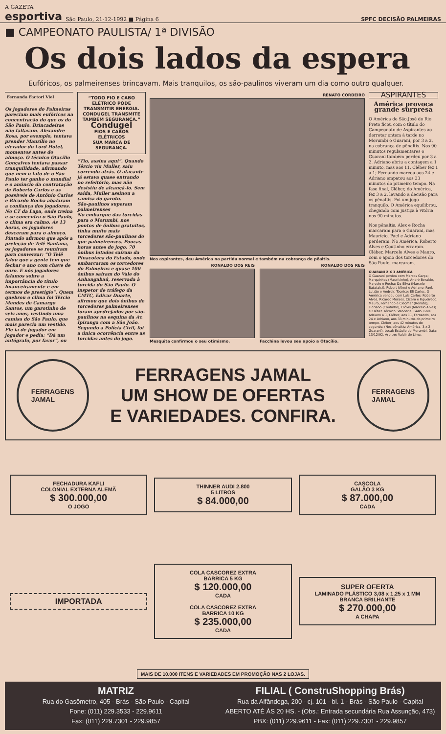A GAZETA
esportiva São Paulo, 21-12-1992 ■ Página 6 SPFC DECISÃO PALMEIRAS
■ CAMPEONATO PAULISTA/ 1ª DIVISÃO
Os dois lados da espera
Eufóricos, os palmeirenses brincavam. Mais tranquilos, os são-paulinos viveram um dia como outro qualquer.
Fernanda Factori Viel
Os jogadores do Palmeiras pareciam mais eufóricos na concentração do que os do São Paulo. Brincadeiras não faltavam. Alexandre Rosa, por exemplo, tentava prender Maurílio no elevador do Lord Hotel, momentos antes do almoço. O técnico Otacílio Gonçalves tentava passar tranquilidade, afirmando que nem o fato de o São Paulo ter ganho o mundial e o anúncio da contratação de Roberto Carlos e as possíveis de Antônio Carlos e Ricardo Rocha abalaram a confiança dos jogadores. No CT da Lapa, onde treina e se concentra o São Paulo, o clima era calmo. Às 13 horas, os jogadores desceram para o almoço. Pintado afirmou que após a preleção de Telê Santana, os jogadores se reuniram para conversar: “O Telê falou que a gente tem que fechar o ano com chave de ouro. E nós jogadores falamos sobre a importância do título financeiramente e em termos de prestígio”. Quem quebrou o clima foi Tércio Mendes de Camargo Santos, um garotinho de seis anos, vestindo uma camisa do São Paulo, que mais parecia um vestido. Ele ia de jogador em jogador e pedia: “Dá um autógrafo, por favor”, ou
“TODO FIO E CABO ELÉTRICO PODE TRANSMITIR ENERGIA. CONDUGEL TRANSMITE TAMBÉM SEGURANÇA.”
Condugel
FIOS E CABOS ELÉTRICOS
SUA MARCA DE SEGURANÇA.
“Tio, assina aqui”. Quando Tércio viu Muller, saiu correndo atrás. O atacante já estava quase entrando no refeitório, mas não desistiu de alcançá-lo. Sem saída, Muller assinou a camisa do garoto.
São-paulinos superam palmeirenses
No embarque das torcidas para o Morumbi, nos pontos de ônibus gratuitos, tinha muito mais torcedores são-paulinos do que palmeirenses. Poucas horas antes do jogo, 70 ônibus lotados saíram da Pinacoteca do Estado, onde embarcaram os torcedores do Palmeiras e quase 100 ônibus saíram do Vale do Anhangabaú, reservada à torcida do São Paulo. O inspetor de tráfego da CMTC, Edivar Duarte, afirmou que dois ônibus de torcedores palmeirenses foram apedrejados por são-paulinos na esquina da Av. Ipiranga com a São João. Segundo a Polícia Civil, foi a única ocorrência entre as torcidas antes do jogo.
RENATO CORDEIRO
Nos aspirantes, deu América na partida normal e também na cobrança de pêaltis.
RONALDO DOS REIS
Mesquita confirmou o seu otimismo.
RONALDO DOS REIS
Facchina levou seu apoio a Otacílio.
ASPIRANTES
América provoca grande surpresa
O América de São José do Rio Preto ficou com o título do Campeonato de Aspirantes ao derrotar ontem à tarde no Morumbi o Guarani, por 3 a 2, na cobrança de pênaltis. Nos 90 minutos regulamentares o Guarani também perdeu por 3 a 2. Adriano abriu a contagem a 1 minuto, mas aos 11, Cléber fez 1 a 1; Fernando marcou aos 24 e Adriano empatou aos 33 minutos do primeiro tempo. Na fase final, Cléber, do América, fez 3 a 2, levando a decisão para os pênaltis. Foi um jogo tranquilo. O América equilibrou, chegando com justiça à vitória nos 90 minutos.
Nos pênaltis, Alex e Rocha marcaram para o Guarani, mas Maurício, Pael e Adriano perderam. No América, Roberto Alves e Coutinho erraram. Cléber, Marcelo Alves e Mauro, com o apoio dos torcedores do São Paulo, marcaram.
GUARANI 2 X 3 AMÉRICA
O Guarani perdeu com Marcos Garça; Marquinhos (Maurícinho), André Beraldo, Marcelo e Rocha; Da Silva (Marcelo Batatais)), Robert (Alex) e Adriano; Pael, Luizão e Andreir. Técnico: Eli Carlos. O América venceu com Luís Carlos; Roberto Alves, Ricardo Moraes, Cícero e Figueiredo; Mauro, Fernando e Cleomar (Renato); Floriano (Coutinho), Clóvis (Marcelo Alves) e Cléber. Técnico: Vanderlei Gallo. Gols: Adriano a 1, Cléber, aos 11, Fernando, aos 24 e Adriano, aos 33 minutos do primeiro tempo. Cléber, aos 42 minutos do segundo. (Nos pênaltis: América, 3 x 2 Guarani). Local: Estádio do Morumbi. Data: 13/12/92. Árbitro: Valdir de Lima.
FERRAGENS
JAMAL
FERRAGENS JAMAL
UM SHOW DE OFERTAS
E VARIEDADES. CONFIRA.
FERRAGENS
JAMAL
FECHADURA KAFLI
COLONIAL EXTERNA ALEMÃ
$ 300.000,00
O JOGO
THINNER AUDI 2.800
5 LITROS
$ 84.000,00
CASCOLA
GALÃO 3 KG
$ 87.000,00
CADA
IMPORTADA
COLA CASCOREZ EXTRA
BARRICA 5 KG
$ 120.000,00
CADA
COLA CASCOREZ EXTRA
BARRICA 10 KG
$ 235.000,00
CADA
SUPER OFERTA
LAMINADO PLÁSTICO 3,08 x 1,25 x 1 MM
BRANCA BRILHANTE
$ 270.000,00
A CHAPA
MAIS DE 10.000 ITENS E VARIEDADES EM PROMOÇÃO NAS 2 LOJAS.
MATRIZ
Rua do Gasômetro, 405 - Brás - São Paulo - Capital
Fone: (011) 229.3533 - 229.9611
Fax: (011) 229.7301 - 229.9857
FILIAL ( ConstruShopping Brás)
Rua da Alfândega, 200 - cj. 101 - bl. 1 - Brás - São Paulo - Capital
ABERTO ATÉ ÀS 20 HS. - (Obs.: Entrada secundária Rua Assunção, 473)
PBX: (011) 229.9611 - Fax: (011) 229.7301 - 229.9857